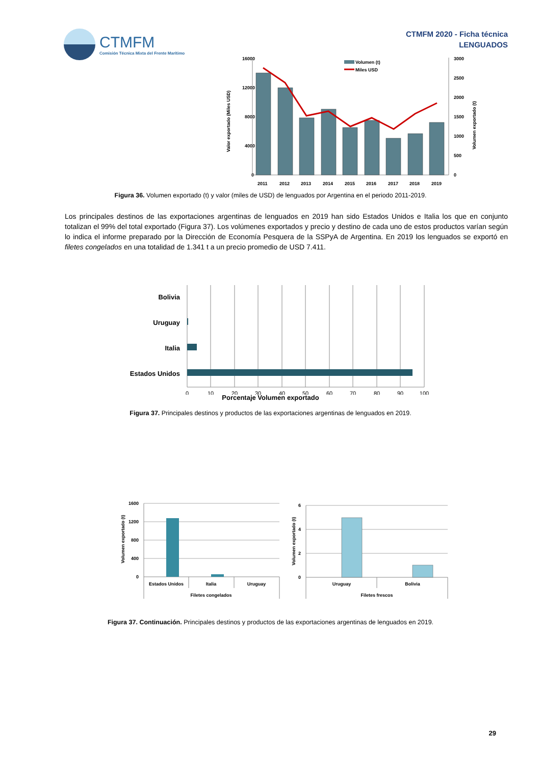CTMFM
Comisión Técnica Mixta del Frente Marítimo
CTMFM 2020 - Ficha técnica
LENGUADOS
16000
12000
8000
4000
0
3000
2500
2000
1500
1000
500
0
Valor exportado (Miles USD)
Volumen exportado (t)
Volumen (t)
Miles USD
2011
2012
2013
2014
2015
2016
2017
2018
2019
Figura 36. Volumen exportado (t) y valor (miles de USD) de lenguados por Argentina en el periodo 2011-2019.
Los principales destinos de las exportaciones argentinas de lenguados en 2019 han sido Estados Unidos e Italia los que en conjunto totalizan el 99% del total exportado (Figura 37). Los volúmenes exportados y precio y destino de cada uno de estos productos varían según lo indica el informe preparado por la Dirección de Economía Pesquera de la SSPyA de Argentina. En 2019 los lenguados se exportó en filetes congelados en una totalidad de 1.341 t a un precio promedio de USD 7.411.
Bolivia
Uruguay
Italia
Estados Unidos
0
10
20
30
40
50
60
70
80
90
100
Porcentaje Volumen exportado
Figura 37. Principales destinos y productos de las exportaciones argentinas de lenguados en 2019.
1600
1200
800
400
0
6
4
2
0
Estados Unidos
Italia
Uruguay
Filetes congelados
Uruguay
Bolivia
Filetes frescos
Volumen exportado (t)
Volumen exportado (t)
Figura 37. Continuación. Principales destinos y productos de las exportaciones argentinas de lenguados en 2019.
29